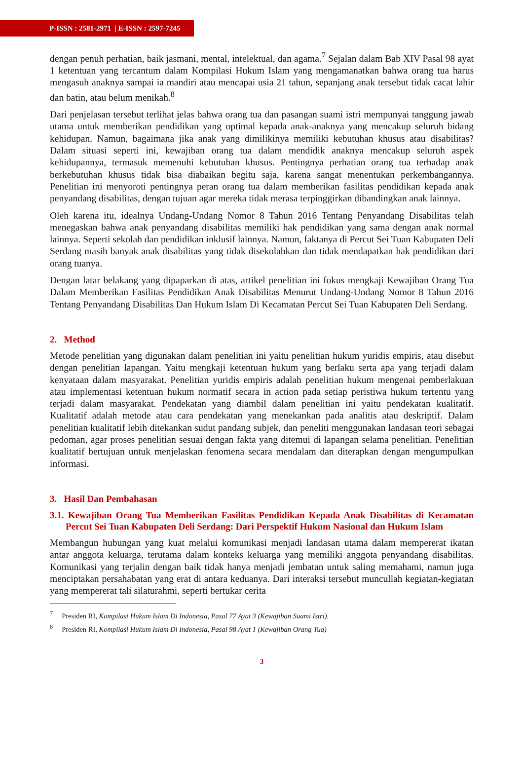P-ISSN : 2581-2971 | E-ISSN : 2597-7245
dengan penuh perhatian, baik jasmani, mental, intelektual, dan agama.<sup>7</sup> Sejalan dalam Bab XIV Pasal 98 ayat 1 ketentuan yang tercantum dalam Kompilasi Hukum Islam yang mengamanatkan bahwa orang tua harus mengasuh anaknya sampai ia mandiri atau mencapai usia 21 tahun, sepanjang anak tersebut tidak cacat lahir dan batin, atau belum menikah.<sup>8</sup>
Dari penjelasan tersebut terlihat jelas bahwa orang tua dan pasangan suami istri mempunyai tanggung jawab utama untuk memberikan pendidikan yang optimal kepada anak-anaknya yang mencakup seluruh bidang kehidupan. Namun, bagaimana jika anak yang dimilikinya memiliki kebutuhan khusus atau disabilitas? Dalam situasi seperti ini, kewajiban orang tua dalam mendidik anaknya mencakup seluruh aspek kehidupannya, termasuk memenuhi kebutuhan khusus. Pentingnya perhatian orang tua terhadap anak berkebutuhan khusus tidak bisa diabaikan begitu saja, karena sangat menentukan perkembangannya. Penelitian ini menyoroti pentingnya peran orang tua dalam memberikan fasilitas pendidikan kepada anak penyandang disabilitas, dengan tujuan agar mereka tidak merasa terpinggirkan dibandingkan anak lainnya.
Oleh karena itu, idealnya Undang-Undang Nomor 8 Tahun 2016 Tentang Penyandang Disabilitas telah menegaskan bahwa anak penyandang disabilitas memiliki hak pendidikan yang sama dengan anak normal lainnya. Seperti sekolah dan pendidikan inklusif lainnya. Namun, faktanya di Percut Sei Tuan Kabupaten Deli Serdang masih banyak anak disabilitas yang tidak disekolahkan dan tidak mendapatkan hak pendidikan dari orang tuanya.
Dengan latar belakang yang dipaparkan di atas, artikel penelitian ini fokus mengkaji Kewajiban Orang Tua Dalam Memberikan Fasilitas Pendidikan Anak Disabilitas Menurut Undang-Undang Nomor 8 Tahun 2016 Tentang Penyandang Disabilitas Dan Hukum Islam Di Kecamatan Percut Sei Tuan Kabupaten Deli Serdang.
2. Method
Metode penelitian yang digunakan dalam penelitian ini yaitu penelitian hukum yuridis empiris, atau disebut dengan penelitian lapangan. Yaitu mengkaji ketentuan hukum yang berlaku serta apa yang terjadi dalam kenyataan dalam masyarakat. Penelitian yuridis empiris adalah penelitian hukum mengenai pemberlakuan atau implementasi ketentuan hukum normatif secara in action pada setiap peristiwa hukum tertentu yang terjadi dalam masyarakat. Pendekatan yang diambil dalam penelitian ini yaitu pendekatan kualitatif. Kualitatif adalah metode atau cara pendekatan yang menekankan pada analitis atau deskriptif. Dalam penelitian kualitatif lebih ditekankan sudut pandang subjek, dan peneliti menggunakan landasan teori sebagai pedoman, agar proses penelitian sesuai dengan fakta yang ditemui di lapangan selama penelitian. Penelitian kualitatif bertujuan untuk menjelaskan fenomena secara mendalam dan diterapkan dengan mengumpulkan informasi.
3. Hasil Dan Pembahasan
3.1. Kewajiban Orang Tua Memberikan Fasilitas Pendidikan Kepada Anak Disabilitas di Kecamatan Percut Sei Tuan Kabupaten Deli Serdang: Dari Perspektif Hukum Nasional dan Hukum Islam
Membangun hubungan yang kuat melalui komunikasi menjadi landasan utama dalam mempererat ikatan antar anggota keluarga, terutama dalam konteks keluarga yang memiliki anggota penyandang disabilitas. Komunikasi yang terjalin dengan baik tidak hanya menjadi jembatan untuk saling memahami, namun juga menciptakan persahabatan yang erat di antara keduanya. Dari interaksi tersebut muncullah kegiatan-kegiatan yang mempererat tali silaturahmi, seperti bertukar cerita
<sup>7</sup> Presiden RI, Kompilasi Hukum Islam Di Indonesia, Pasal 77 Ayat 3 (Kewajiban Suami Istri).
<sup>8</sup> Presiden RI, Kompilasi Hukum Islam Di Indonesia, Pasal 98 Ayat 1 (Kewajiban Orang Tua)
3